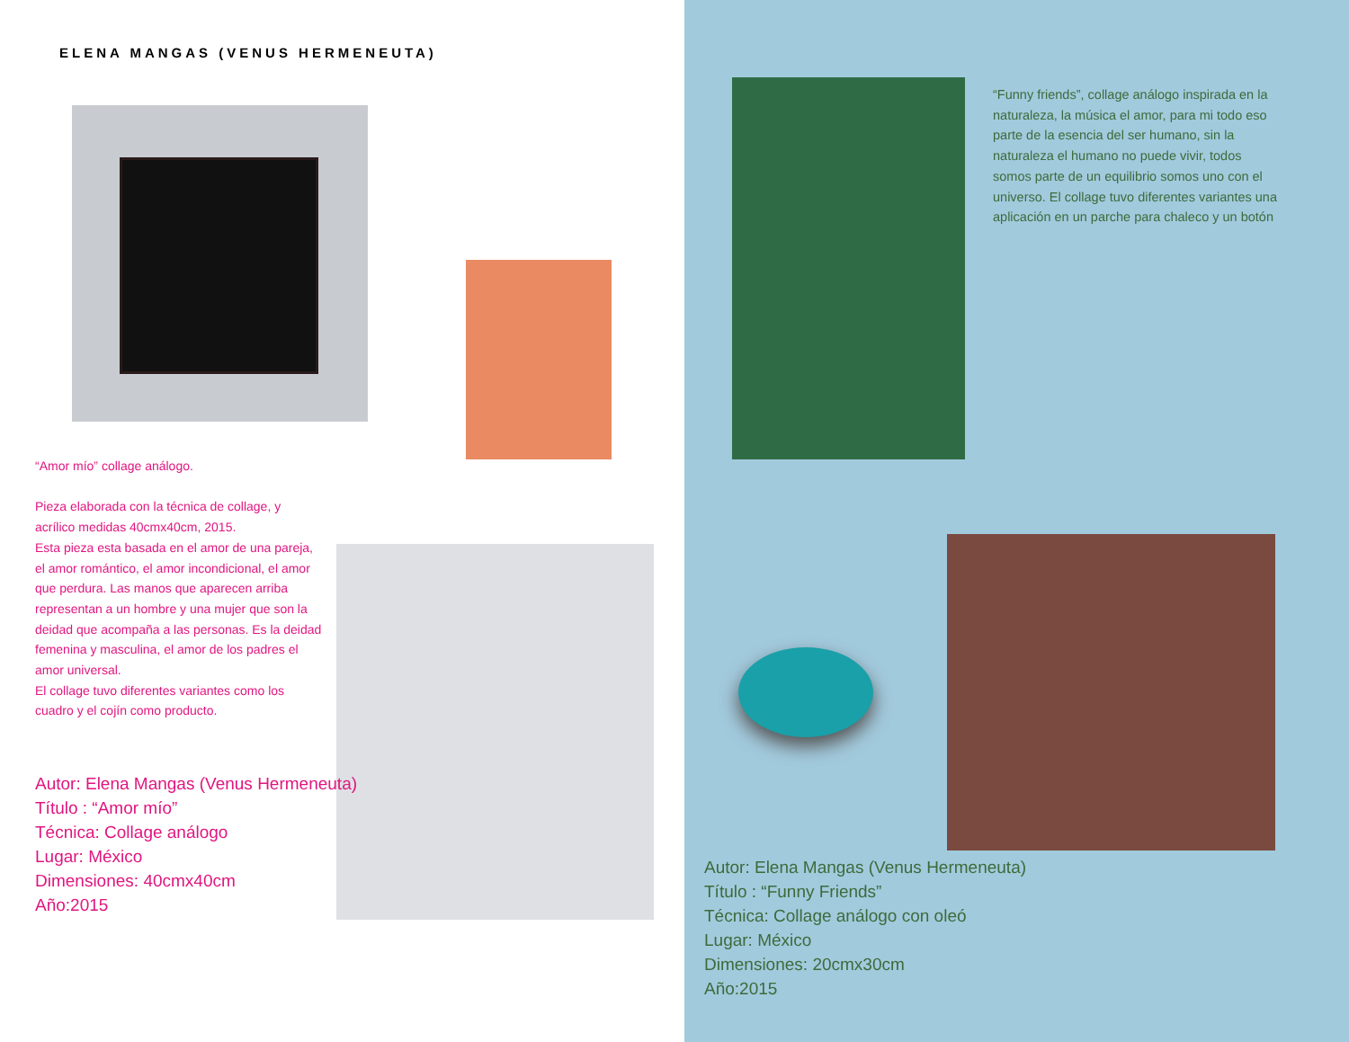ELENA MANGAS (VENUS HERMENEUTA)
“Amor mío” collage análogo.
Pieza elaborada con la técnica de collage, y acrílico medidas 40cmx40cm, 2015.
Esta pieza esta basada en el amor de una pareja, el amor romántico, el amor incondicional, el amor que perdura. Las manos que aparecen arriba representan a un hombre y una mujer que son la deidad que acompaña a las personas. Es la deidad femenina y masculina, el amor de los padres el amor universal.
El collage tuvo diferentes variantes como los cuadro y el cojín como producto.
Autor: Elena Mangas (Venus Hermeneuta)
Título : “Amor mío”
Técnica: Collage análogo
Lugar: México
Dimensiones: 40cmx40cm
Año:2015
“Funny friends”, collage análogo inspirada en la naturaleza, la música el amor, para mi todo eso parte de la esencia del ser humano, sin la naturaleza el humano no puede vivir, todos somos parte de un equilibrio somos uno con el universo. El collage tuvo diferentes variantes una aplicación en un parche para chaleco y un botón
Autor: Elena Mangas (Venus Hermeneuta)
Título : “Funny Friends”
Técnica: Collage análogo con oleó
Lugar: México
Dimensiones: 20cmx30cm
Año:2015